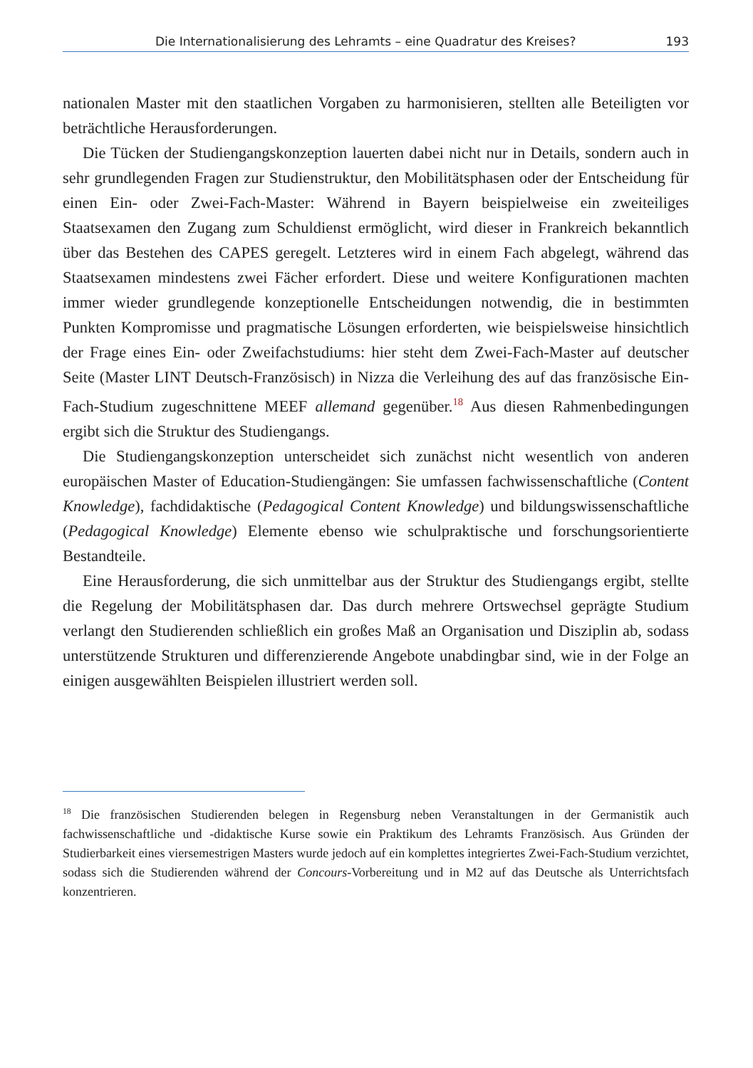Die Internationalisierung des Lehramts – eine Quadratur des Kreises? 193
nationalen Master mit den staatlichen Vorgaben zu harmonisieren, stellten alle Beteiligten vor beträchtliche Herausforderungen.
Die Tücken der Studiengangskonzeption lauerten dabei nicht nur in Details, sondern auch in sehr grundlegenden Fragen zur Studienstruktur, den Mobilitätsphasen oder der Entscheidung für einen Ein- oder Zwei-Fach-Master: Während in Bayern beispielweise ein zweiteiliges Staatsexamen den Zugang zum Schuldienst ermöglicht, wird dieser in Frankreich bekanntlich über das Bestehen des CAPES geregelt. Letzteres wird in einem Fach abgelegt, während das Staatsexamen mindestens zwei Fächer erfordert. Diese und weitere Konfigurationen machten immer wieder grundlegende konzeptionelle Entscheidungen notwendig, die in bestimmten Punkten Kompromisse und pragmatische Lösungen erforderten, wie beispielsweise hinsichtlich der Frage eines Ein- oder Zweifachstudiums: hier steht dem Zwei-Fach-Master auf deutscher Seite (Master LINT Deutsch-Französisch) in Nizza die Verleihung des auf das französische Ein-Fach-Studium zugeschnittene MEEF allemand gegenüber.<sup>18</sup> Aus diesen Rahmenbedingungen ergibt sich die Struktur des Studiengangs.
Die Studiengangskonzeption unterscheidet sich zunächst nicht wesentlich von anderen europäischen Master of Education-Studiengängen: Sie umfassen fachwissenschaftliche (Content Knowledge), fachdidaktische (Pedagogical Content Knowledge) und bildungswissenschaftliche (Pedagogical Knowledge) Elemente ebenso wie schulpraktische und forschungsorientierte Bestandteile.
Eine Herausforderung, die sich unmittelbar aus der Struktur des Studiengangs ergibt, stellte die Regelung der Mobilitätsphasen dar. Das durch mehrere Ortswechsel geprägte Studium verlangt den Studierenden schließlich ein großes Maß an Organisation und Disziplin ab, sodass unterstützende Strukturen und differenzierende Angebote unabdingbar sind, wie in der Folge an einigen ausgewählten Beispielen illustriert werden soll.
<sup>18</sup> Die französischen Studierenden belegen in Regensburg neben Veranstaltungen in der Germanistik auch fachwissenschaftliche und -didaktische Kurse sowie ein Praktikum des Lehramts Französisch. Aus Gründen der Studierbarkeit eines viersemestrigen Masters wurde jedoch auf ein komplettes integriertes Zwei-Fach-Studium verzichtet, sodass sich die Studierenden während der Concours-Vorbereitung und in M2 auf das Deutsche als Unterrichtsfach konzentrieren.